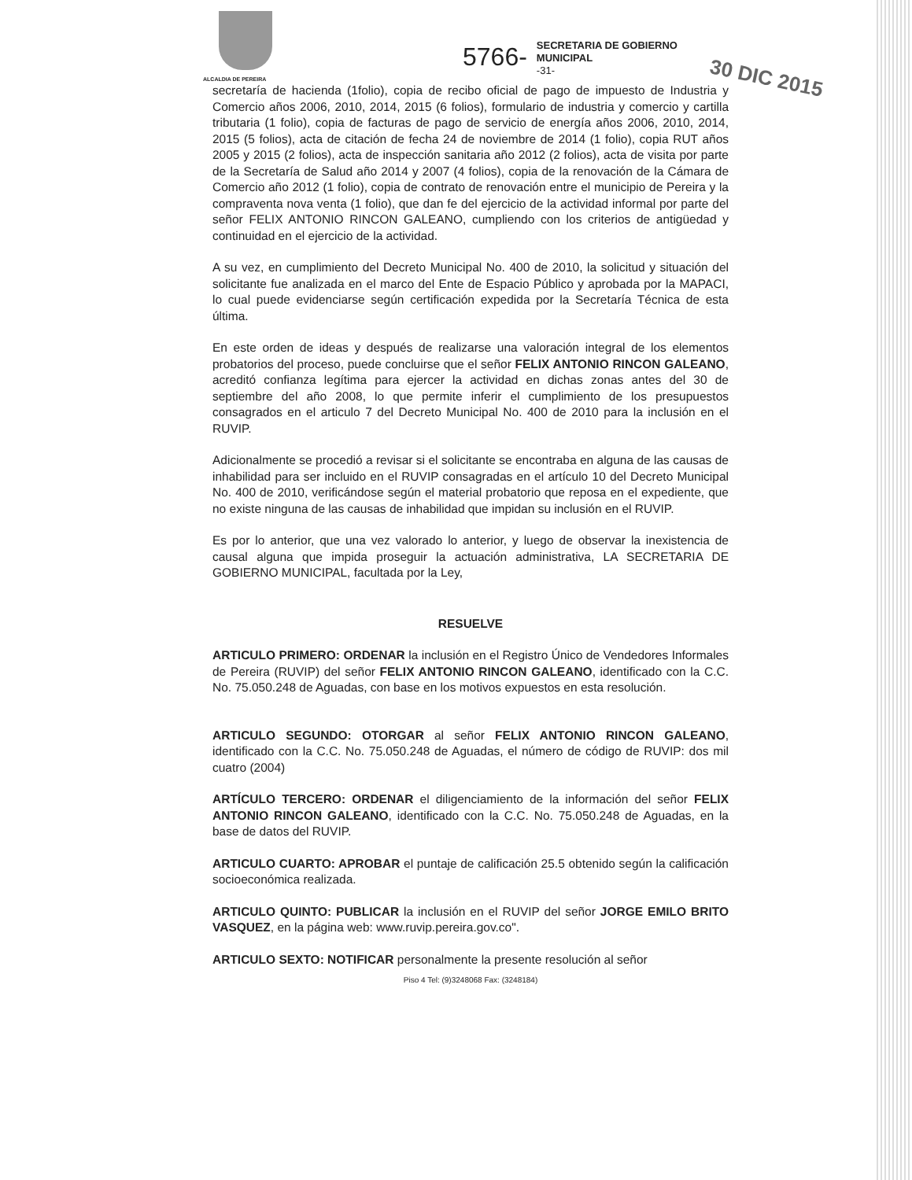ALCALDIA DE PEREIRA
5766-
SECRETARIA DE GOBIERNO
MUNICIPAL
-31-
30 DIC 2015
secretaría de hacienda (1folio), copia de recibo oficial de pago de impuesto de Industria y Comercio años 2006, 2010, 2014, 2015 (6 folios), formulario de industria y comercio y cartilla tributaria (1 folio), copia de facturas de pago de servicio de energía años 2006, 2010, 2014, 2015 (5 folios), acta de citación de fecha 24 de noviembre de 2014 (1 folio), copia RUT años 2005 y 2015 (2 folios), acta de inspección sanitaria año 2012 (2 folios), acta de visita por parte de la Secretaría de Salud año 2014 y 2007 (4 folios), copia de la renovación de la Cámara de Comercio año 2012 (1 folio), copia de contrato de renovación entre el municipio de Pereira y la compraventa nova venta (1 folio), que dan fe del ejercicio de la actividad informal por parte del señor FELIX ANTONIO RINCON GALEANO, cumpliendo con los criterios de antigüedad y continuidad en el ejercicio de la actividad.
A su vez, en cumplimiento del Decreto Municipal No. 400 de 2010, la solicitud y situación del solicitante fue analizada en el marco del Ente de Espacio Público y aprobada por la MAPACI, lo cual puede evidenciarse según certificación expedida por la Secretaría Técnica de esta última.
En este orden de ideas y después de realizarse una valoración integral de los elementos probatorios del proceso, puede concluirse que el señor FELIX ANTONIO RINCON GALEANO, acreditó confianza legítima para ejercer la actividad en dichas zonas antes del 30 de septiembre del año 2008, lo que permite inferir el cumplimiento de los presupuestos consagrados en el articulo 7 del Decreto Municipal No. 400 de 2010 para la inclusión en el RUVIP.
Adicionalmente se procedió a revisar si el solicitante se encontraba en alguna de las causas de inhabilidad para ser incluido en el RUVIP consagradas en el artículo 10 del Decreto Municipal No. 400 de 2010, verificándose según el material probatorio que reposa en el expediente, que no existe ninguna de las causas de inhabilidad que impidan su inclusión en el RUVIP.
Es por lo anterior, que una vez valorado lo anterior, y luego de observar la inexistencia de causal alguna que impida proseguir la actuación administrativa, LA SECRETARIA DE GOBIERNO MUNICIPAL, facultada por la Ley,
RESUELVE
ARTICULO PRIMERO: ORDENAR la inclusión en el Registro Único de Vendedores Informales de Pereira (RUVIP) del señor FELIX ANTONIO RINCON GALEANO, identificado con la C.C. No. 75.050.248 de Aguadas, con base en los motivos expuestos en esta resolución.
ARTICULO SEGUNDO: OTORGAR al señor FELIX ANTONIO RINCON GALEANO, identificado con la C.C. No. 75.050.248 de Aguadas, el número de código de RUVIP: dos mil cuatro (2004)
ARTÍCULO TERCERO: ORDENAR el diligenciamiento de la información del señor FELIX ANTONIO RINCON GALEANO, identificado con la C.C. No. 75.050.248 de Aguadas, en la base de datos del RUVIP.
ARTICULO CUARTO: APROBAR el puntaje de calificación 25.5 obtenido según la calificación socioeconómica realizada.
ARTICULO QUINTO: PUBLICAR la inclusión en el RUVIP del señor JORGE EMILO BRITO VASQUEZ, en la página web: www.ruvip.pereira.gov.co".
ARTICULO SEXTO: NOTIFICAR personalmente la presente resolución al señor
Piso 4 Tel: (9)3248068 Fax: (3248184)